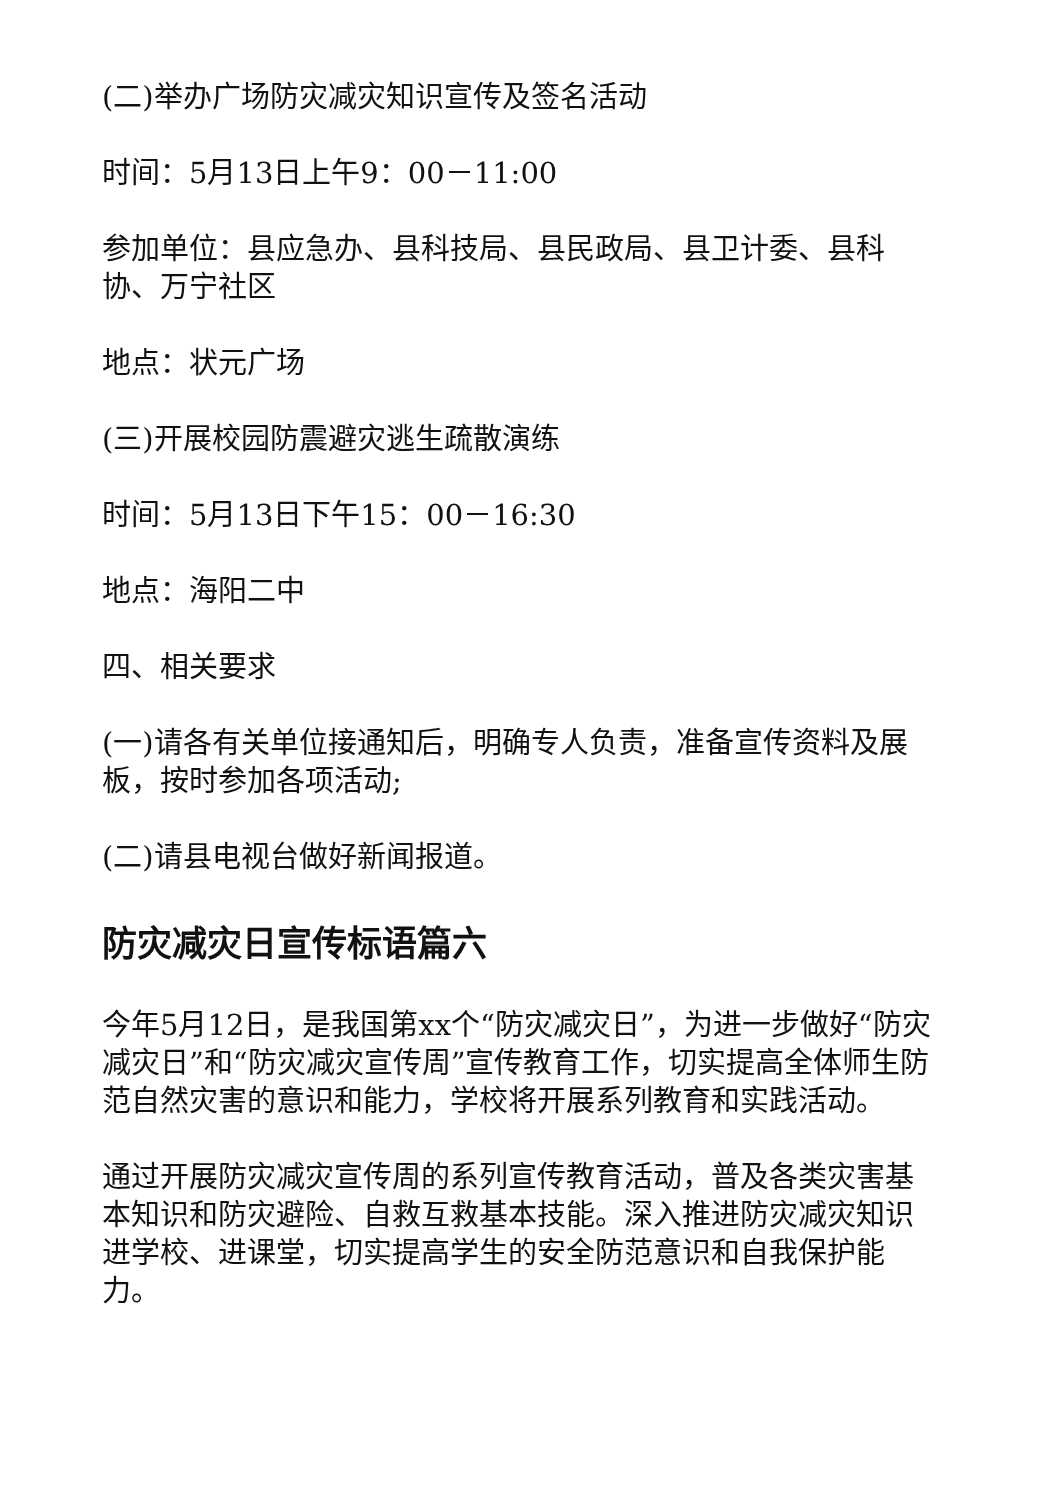(二)举办广场防灾减灾知识宣传及签名活动
时间：5月13日上午9：00－11:00
参加单位：县应急办、县科技局、县民政局、县卫计委、县科协、万宁社区
地点：状元广场
(三)开展校园防震避灾逃生疏散演练
时间：5月13日下午15：00－16:30
地点：海阳二中
四、相关要求
(一)请各有关单位接通知后，明确专人负责，准备宣传资料及展板，按时参加各项活动;
(二)请县电视台做好新闻报道。
防灾减灾日宣传标语篇六
今年5月12日，是我国第xx个“防灾减灾日”，为进一步做好“防灾减灾日”和“防灾减灾宣传周”宣传教育工作，切实提高全体师生防范自然灾害的意识和能力，学校将开展系列教育和实践活动。
通过开展防灾减灾宣传周的系列宣传教育活动，普及各类灾害基本知识和防灾避险、自救互救基本技能。深入推进防灾减灾知识进学校、进课堂，切实提高学生的安全防范意识和自我保护能力。